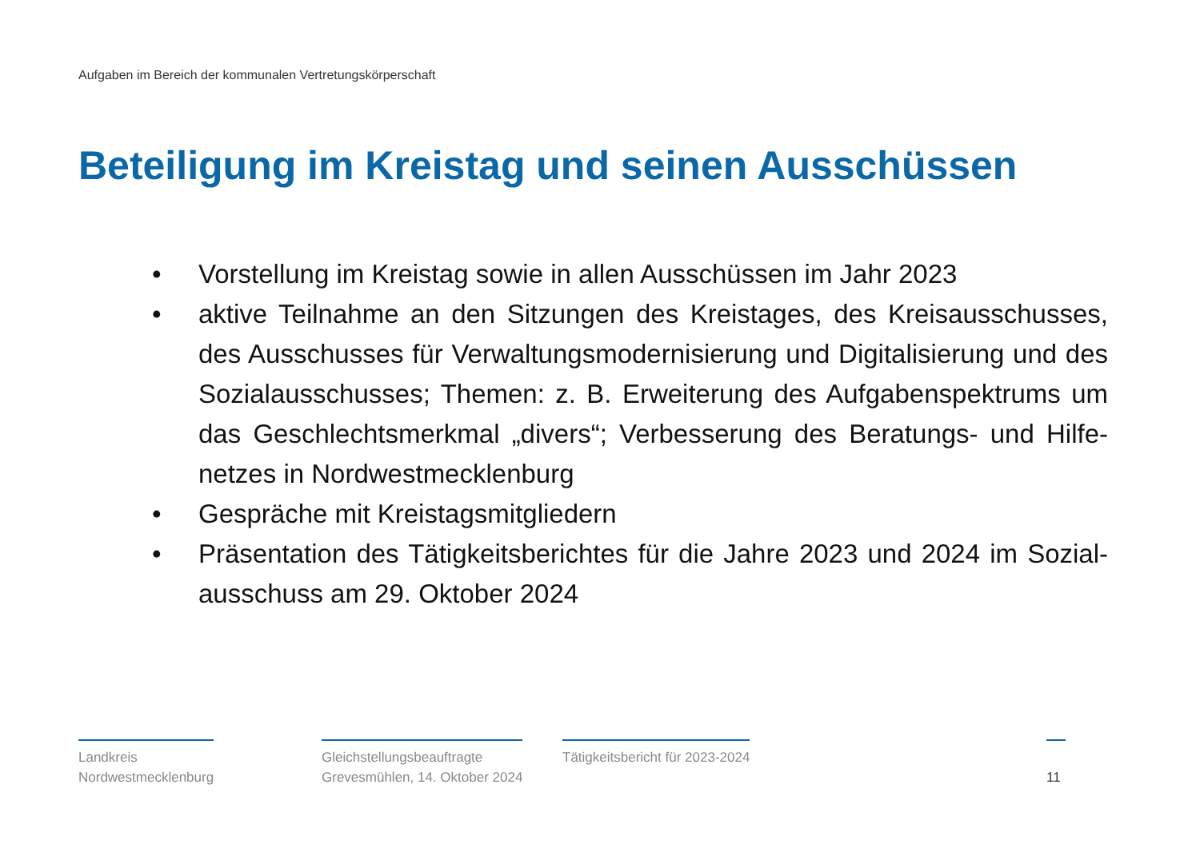Aufgaben im Bereich der kommunalen Vertretungskörperschaft
Beteiligung im Kreistag und seinen Ausschüssen
• Vorstellung im Kreistag sowie in allen Ausschüssen im Jahr 2023
• aktive Teilnahme an den Sitzungen des Kreistages, des Kreisausschusses, des Ausschusses für Verwaltungsmodernisierung und Digitalisierung und des Sozialausschusses; Themen: z. B. Erweiterung des Aufgabenspektrums um das Geschlechtsmerkmal „divers“; Verbesserung des Beratungs- und Hilfe-netzes in Nordwestmecklenburg
• Gespräche mit Kreistagsmitgliedern
• Präsentation des Tätigkeitsberichtes für die Jahre 2023 und 2024 im Sozial-ausschuss am 29. Oktober 2024
Landkreis
Nordwestmecklenburg
Gleichstellungsbeauftragte
Grevesmühlen, 14. Oktober 2024
Tätigkeitsbericht für 2023-2024
11